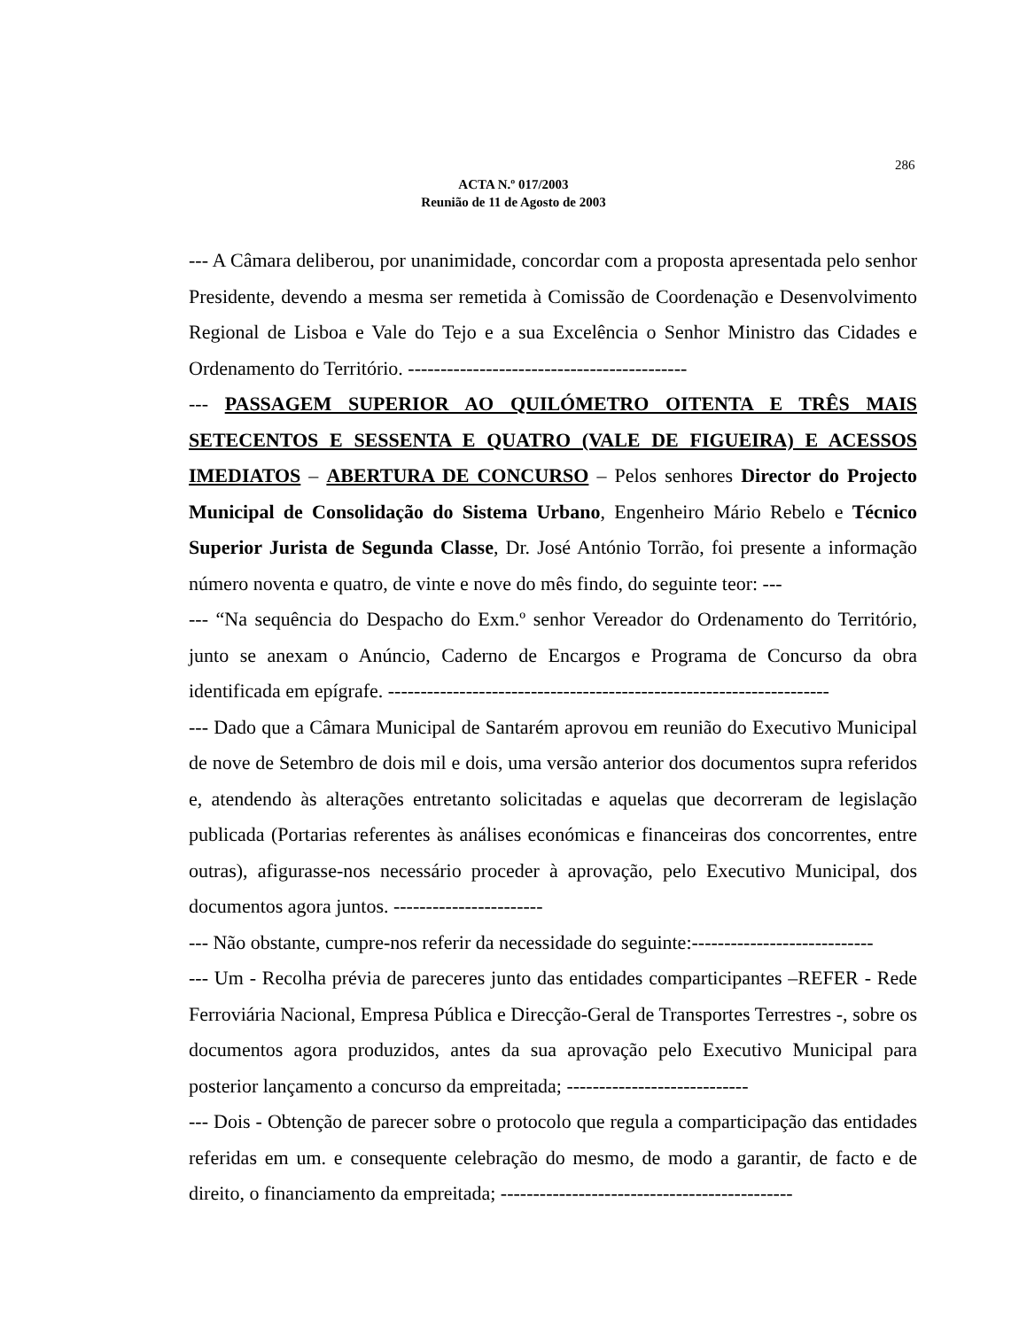286
ACTA N.º 017/2003
Reunião de 11 de Agosto de 2003
--- A Câmara deliberou, por unanimidade, concordar com a proposta apresentada pelo senhor Presidente, devendo a mesma ser remetida à Comissão de Coordenação e Desenvolvimento Regional de Lisboa e Vale do Tejo e a sua Excelência o Senhor Ministro das Cidades e Ordenamento do Território. -------------------------------------------
--- PASSAGEM SUPERIOR AO QUILÓMETRO OITENTA E TRÊS MAIS SETECENTOS E SESSENTA E QUATRO (VALE DE FIGUEIRA) E ACESSOS IMEDIATOS – ABERTURA DE CONCURSO – Pelos senhores Director do Projecto Municipal de Consolidação do Sistema Urbano, Engenheiro Mário Rebelo e Técnico Superior Jurista de Segunda Classe, Dr. José António Torrão, foi presente a informação número noventa e quatro, de vinte e nove do mês findo, do seguinte teor: ---
--- “Na sequência do Despacho do Exm.º senhor Vereador do Ordenamento do Território, junto se anexam o Anúncio, Caderno de Encargos e Programa de Concurso da obra identificada em epígrafe. --------------------------------------------------------------------
--- Dado que a Câmara Municipal de Santarém aprovou em reunião do Executivo Municipal de nove de Setembro de dois mil e dois, uma versão anterior dos documentos supra referidos e, atendendo às alterações entretanto solicitadas e aquelas que decorreram de legislação publicada (Portarias referentes às análises económicas e financeiras dos concorrentes, entre outras), afigurasse-nos necessário proceder à aprovação, pelo Executivo Municipal, dos documentos agora juntos. -----------------------
--- Não obstante, cumpre-nos referir da necessidade do seguinte:----------------------------
--- Um - Recolha prévia de pareceres junto das entidades comparticipantes –REFER - Rede Ferroviária Nacional, Empresa Pública e Direcção-Geral de Transportes Terrestres -, sobre os documentos agora produzidos, antes da sua aprovação pelo Executivo Municipal para posterior lançamento a concurso da empreitada; ----------------------------
--- Dois - Obtenção de parecer sobre o protocolo que regula a comparticipação das entidades referidas em um. e consequente celebração do mesmo, de modo a garantir, de facto e de direito, o financiamento da empreitada; ---------------------------------------------